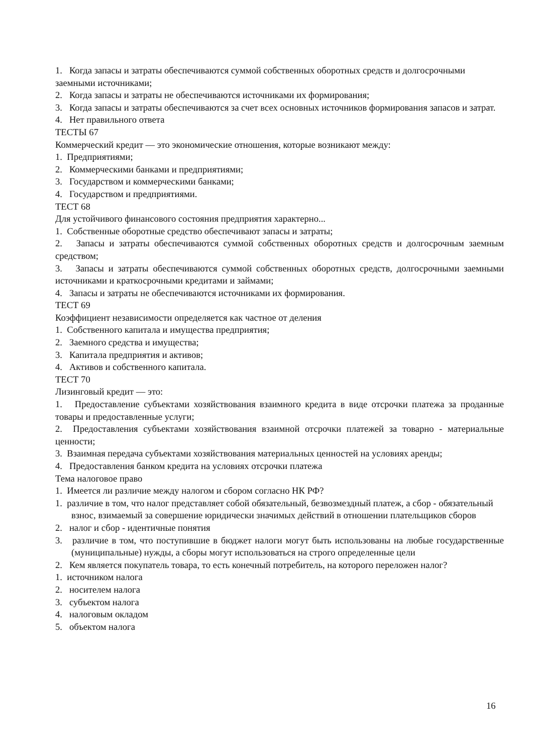1. Когда запасы и затраты обеспечиваются суммой собственных оборотных средств и долгосрочными заемными источниками;
2. Когда запасы и затраты не обеспечиваются источниками их формирования;
3. Когда запасы и затраты обеспечиваются за счет всех основных источников формирования запасов и затрат.
4. Нет правильного ответа
ТЕСТЫ 67
Коммерческий кредит — это экономические отношения, которые возникают между:
1. Предприятиями;
2. Коммерческими банками и предприятиями;
3. Государством и коммерческими банками;
4. Государством и предприятиями.
ТЕСТ 68
Для устойчивого финансового состояния предприятия характерно...
1. Собственные оборотные средство обеспечивают запасы и затраты;
2. Запасы и затраты обеспечиваются суммой собственных оборотных средств и долгосрочным заемным средством;
3. Запасы и затраты обеспечиваются суммой собственных оборотных средств, долгосрочными заемными источниками и краткосрочными кредитами и займами;
4. Запасы и затраты не обеспечиваются источниками их формирования.
ТЕСТ 69
Коэффициент независимости определяется как частное от деления
1. Собственного капитала и имущества предприятия;
2. Заемного средства и имущества;
3. Капитала предприятия и активов;
4. Активов и собственного капитала.
ТЕСТ 70
Лизинговый кредит — это:
1. Предоставление субъектами хозяйствования взаимного кредита в виде отсрочки платежа за проданные товары и предоставленные услуги;
2. Предоставления субъектами хозяйствования взаимной отсрочки платежей за товарно - материальные ценности;
3. Взаимная передача субъектами хозяйствования материальных ценностей на условиях аренды;
4. Предоставления банком кредита на условиях отсрочки платежа
Тема налоговое право
1. Имеется ли различие между налогом и сбором согласно НК РФ?
1. различие в том, что налог представляет собой обязательный, безвозмездный платеж, а сбор - обязательный взнос, взимаемый за совершение юридически значимых действий в отношении плательщиков сборов
2. налог и сбор - идентичные понятия
3. различие в том, что поступившие в бюджет налоги могут быть использованы на любые государственные (муниципальные) нужды, а сборы могут использоваться на строго определенные цели
2. Кем является покупатель товара, то есть конечный потребитель, на которого переложен налог?
1. источником налога
2. носителем налога
3. субъектом налога
4. налоговым окладом
5. объектом налога
16